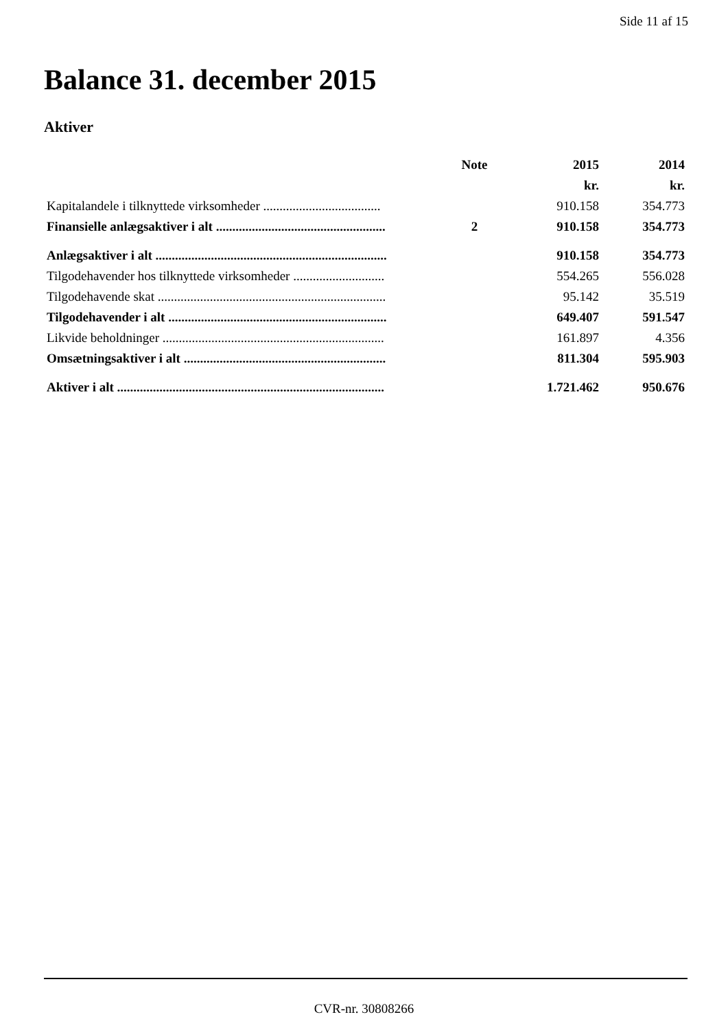Side 11 af 15
Balance 31. december 2015
Aktiver
| | Note | 2015 | 2014 |
| --- | --- | --- | --- |
| | | kr. | kr. |
| Kapitalandele i tilknyttede virksomheder .................................... | | 910.158 | 354.773 |
| Finansielle anlægsaktiver i alt .................................................... | 2 | 910.158 | 354.773 |
| Anlægsaktiver i alt ....................................................................... | | 910.158 | 354.773 |
| Tilgodehavender hos tilknyttede virksomheder ............................ | | 554.265 | 556.028 |
| Tilgodehavende skat ...................................................................... | | 95.142 | 35.519 |
| Tilgodehavender i alt ................................................................... | | 649.407 | 591.547 |
| Likvide beholdninger .................................................................... | | 161.897 | 4.356 |
| Omsætningsaktiver i alt .............................................................. | | 811.304 | 595.903 |
| Aktiver i alt .................................................................................. | | 1.721.462 | 950.676 |
CVR-nr. 30808266